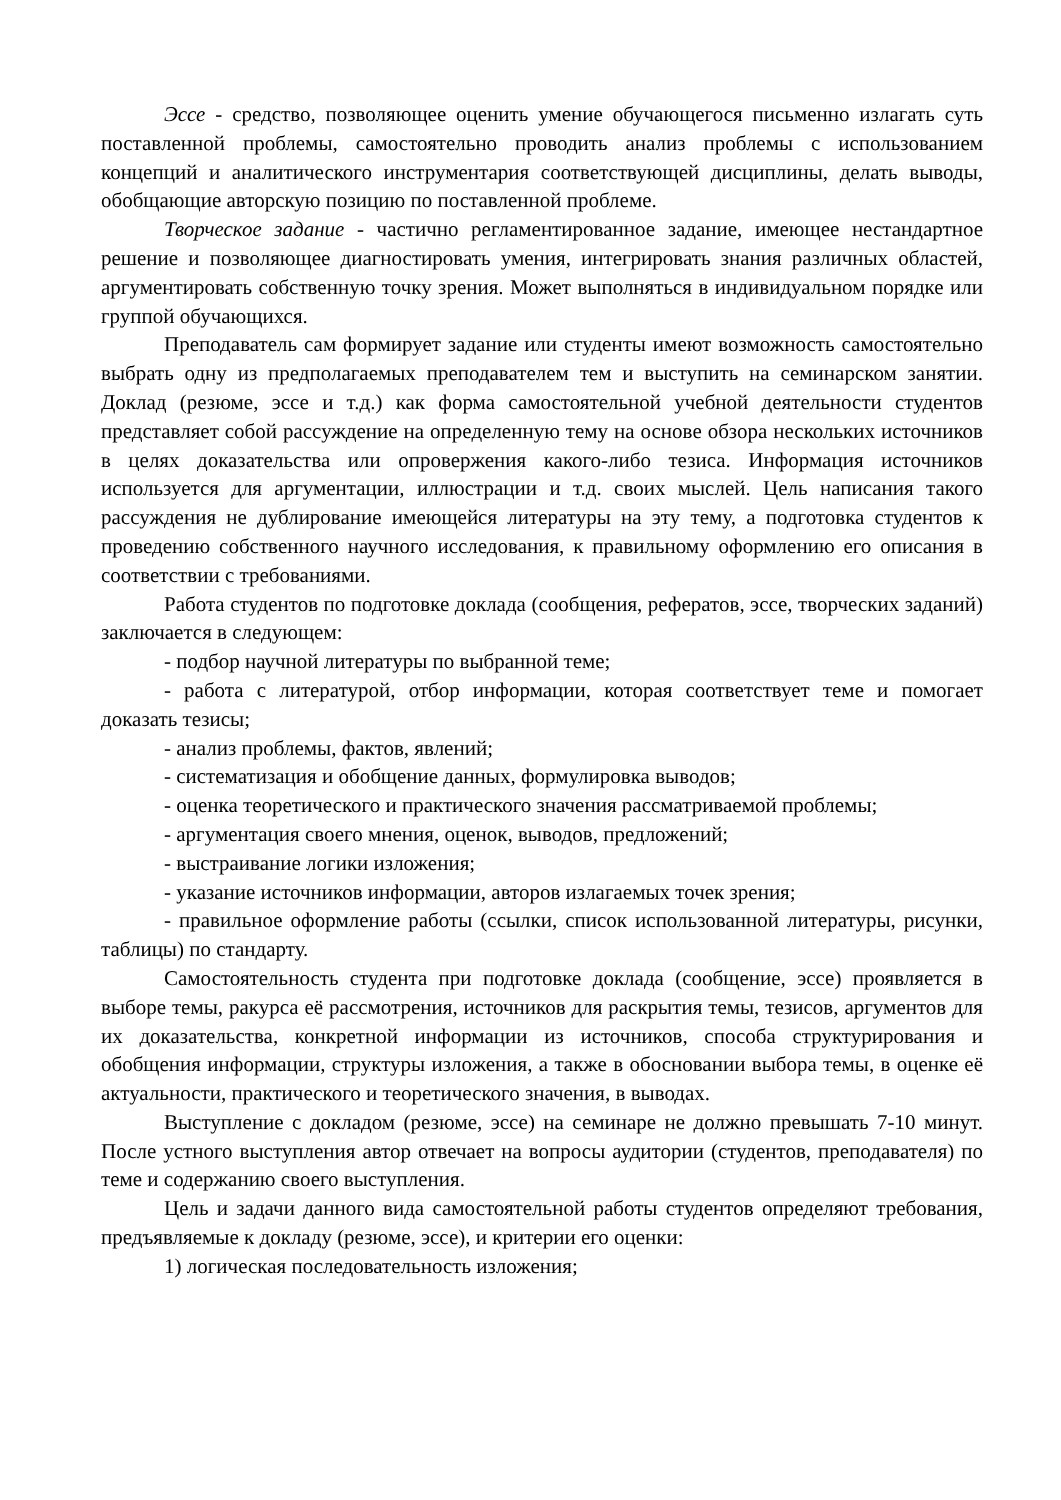Эссе - средство, позволяющее оценить умение обучающегося письменно излагать суть поставленной проблемы, самостоятельно проводить анализ проблемы с использованием концепций и аналитического инструментария соответствующей дисциплины, делать выводы, обобщающие авторскую позицию по поставленной проблеме.
Творческое задание - частично регламентированное задание, имеющее нестандартное решение и позволяющее диагностировать умения, интегрировать знания различных областей, аргументировать собственную точку зрения. Может выполняться в индивидуальном порядке или группой обучающихся.
Преподаватель сам формирует задание или студенты имеют возможность самостоятельно выбрать одну из предполагаемых преподавателем тем и выступить на семинарском занятии. Доклад (резюме, эссе и т.д.) как форма самостоятельной учебной деятельности студентов представляет собой рассуждение на определенную тему на основе обзора нескольких источников в целях доказательства или опровержения какого-либо тезиса. Информация источников используется для аргументации, иллюстрации и т.д. своих мыслей. Цель написания такого рассуждения не дублирование имеющейся литературы на эту тему, а подготовка студентов к проведению собственного научного исследования, к правильному оформлению его описания в соответствии с требованиями.
Работа студентов по подготовке доклада (сообщения, рефератов, эссе, творческих заданий) заключается в следующем:
- подбор научной литературы по выбранной теме;
- работа с литературой, отбор информации, которая соответствует теме и помогает доказать тезисы;
- анализ проблемы, фактов, явлений;
- систематизация и обобщение данных, формулировка выводов;
- оценка теоретического и практического значения рассматриваемой проблемы;
- аргументация своего мнения, оценок, выводов, предложений;
- выстраивание логики изложения;
- указание источников информации, авторов излагаемых точек зрения;
- правильное оформление работы (ссылки, список использованной литературы, рисунки, таблицы) по стандарту.
Самостоятельность студента при подготовке доклада (сообщение, эссе) проявляется в выборе темы, ракурса её рассмотрения, источников для раскрытия темы, тезисов, аргументов для их доказательства, конкретной информации из источников, способа структурирования и обобщения информации, структуры изложения, а также в обосновании выбора темы, в оценке её актуальности, практического и теоретического значения, в выводах.
Выступление с докладом (резюме, эссе) на семинаре не должно превышать 7-10 минут. После устного выступления автор отвечает на вопросы аудитории (студентов, преподавателя) по теме и содержанию своего выступления.
Цель и задачи данного вида самостоятельной работы студентов определяют требования, предъявляемые к докладу (резюме, эссе), и критерии его оценки:
1) логическая последовательность изложения;